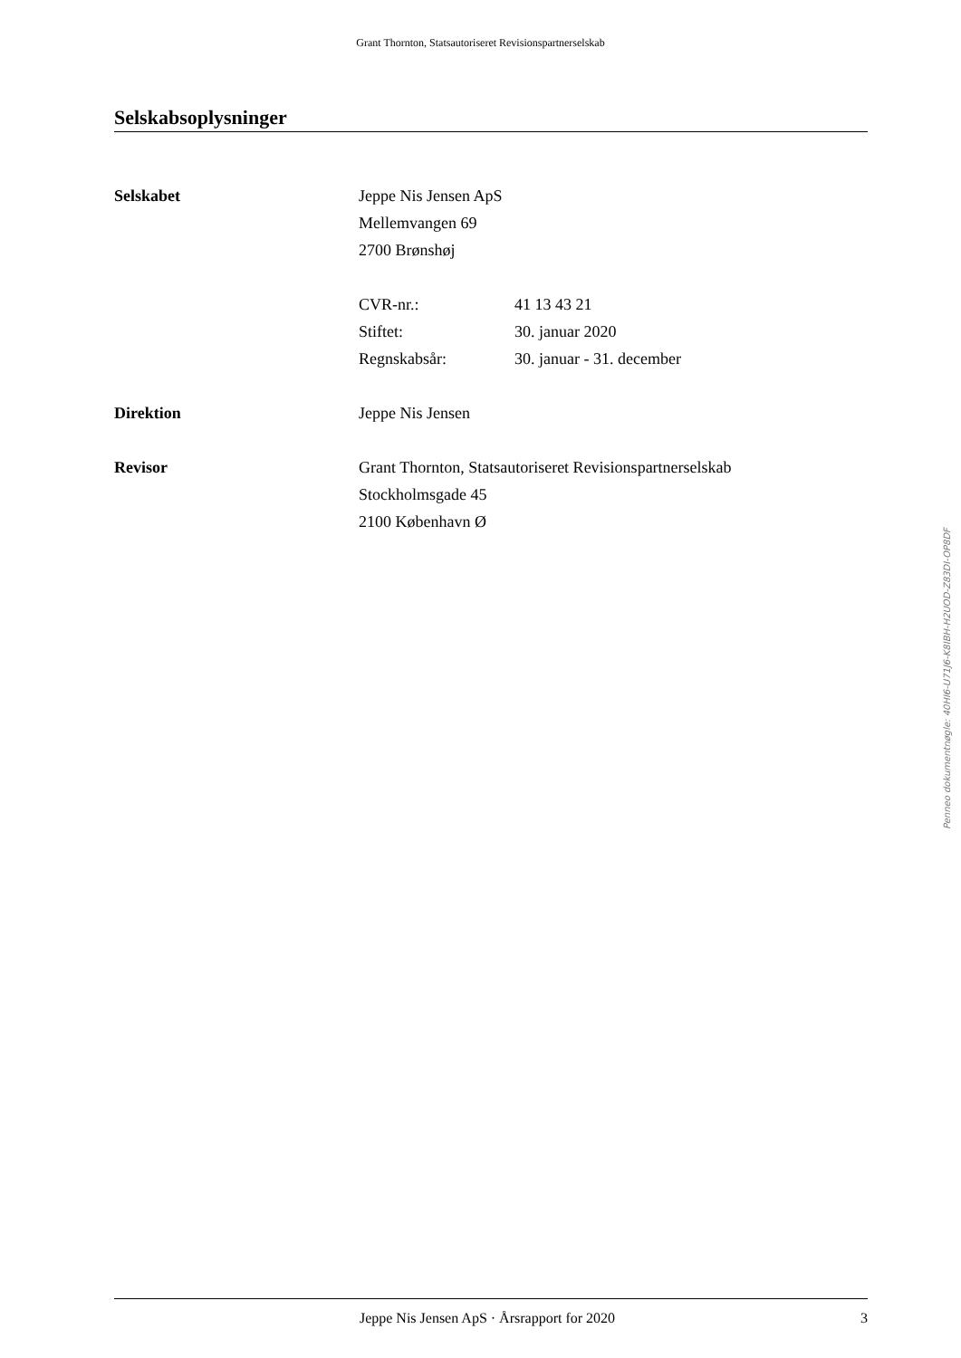Grant Thornton, Statsautoriseret Revisionspartnerselskab
Selskabsoplysninger
Selskabet Jeppe Nis Jensen ApS
Mellemvangen 69
2700 Brønshøj
CVR-nr.: 41 13 43 21
Stiftet: 30. januar 2020
Regnskabsår: 30. januar - 31. december
Direktion Jeppe Nis Jensen
Revisor Grant Thornton, Statsautoriseret Revisionspartnerselskab
Stockholmsgade 45
2100 København Ø
Penneo dokumentnøgle: 40HI6-U71J6-K8IBH-H2UOD-Z83DI-OP8DF
Jeppe Nis Jensen ApS · Årsrapport for 2020
3